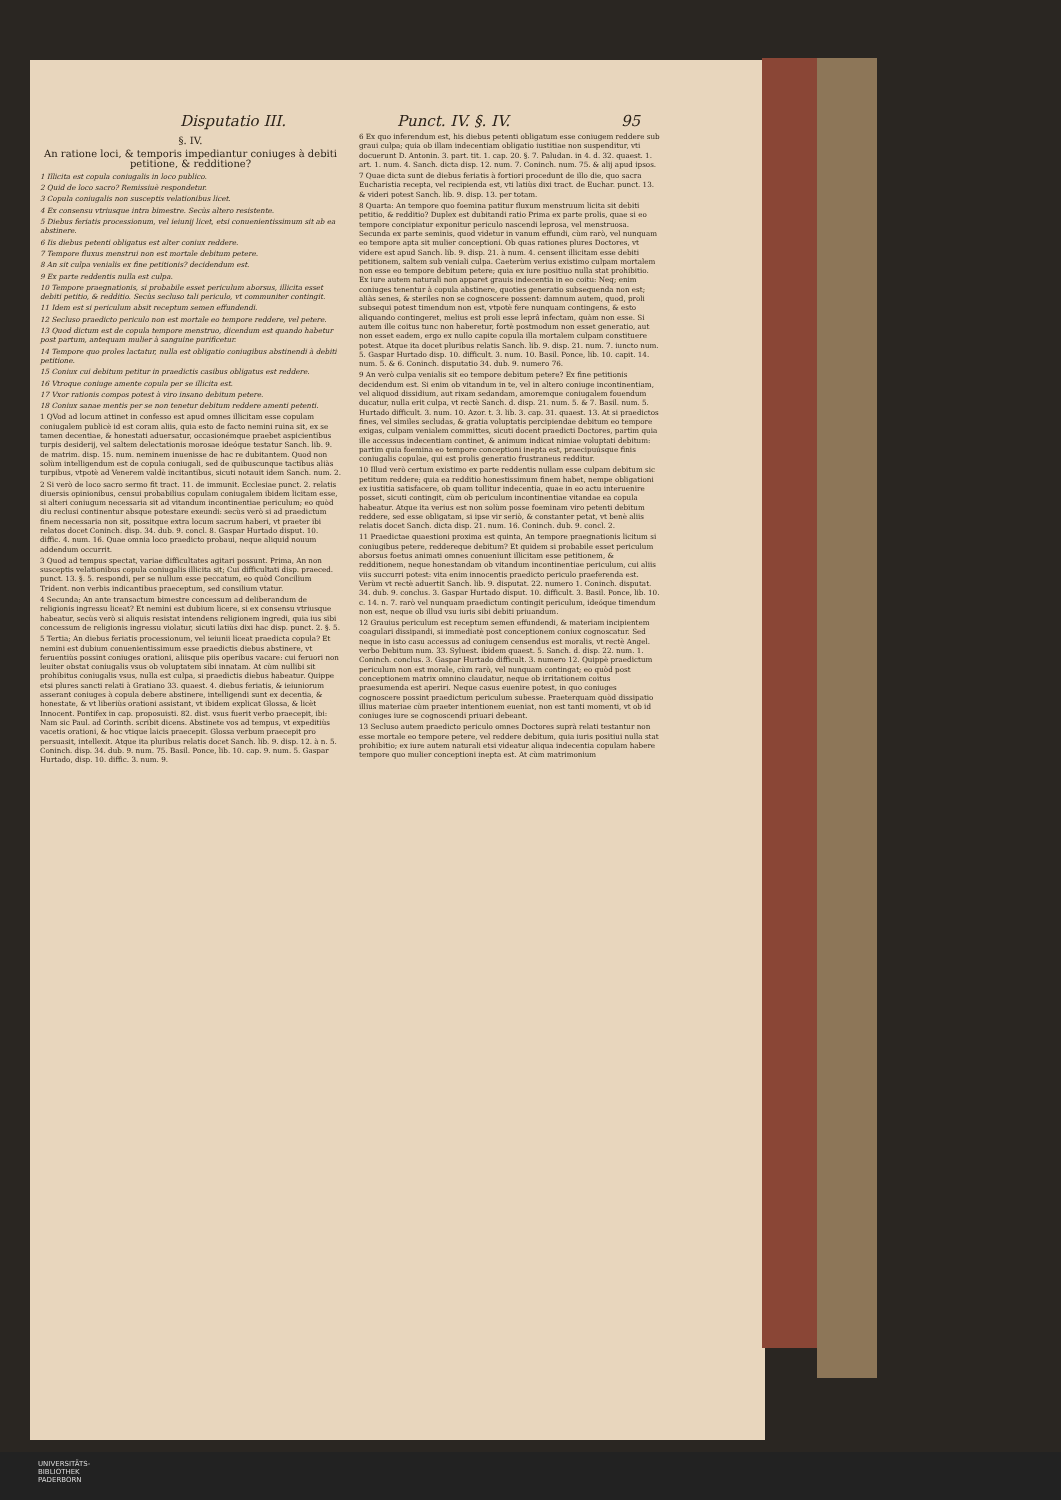Disputatio III. Punct. IV. §. IV. 95
§. IV.
An ratione loci, & temporis impediantur coniuges à debiti petitione, & redditione?
1 Illicita est copula coniugalis in loco publico.
2 Quid de loco sacro? Remissiuè respondetur.
3 Copula coniugalis non susceptis velationibus licet.
4 Ex consensu vtriusque intra bimestre. Secùs altero resistente.
5 Diebus feriatis processionum, vel ieiunij licet, etsi conuenientissimum sit ab ea abstinere.
6 Iis diebus petenti obligatus est alter coniux reddere.
7 Tempore fluxus menstrui non est mortale debitum petere.
8 An sit culpa venialis ex fine petitionis? decidendum est.
9 Ex parte reddentis nulla est culpa.
10 Tempore praegnationis, si probabile esset periculum aborsus, illicita esset debiti petitio, & redditio. Secùs secluso tali periculo, vt communiter contingit.
11 Idem est si periculum absit receptum semen effundendi.
12 Secluso praedicto periculo non est mortale eo tempore reddere, vel petere.
13 Quod dictum est de copula tempore menstruo, dicendum est quando habetur post partum, antequam mulier à sanguine purificetur.
14 Tempore quo proles lactatur, nulla est obligatio coniugibus abstinendi à debiti petitione.
15 Coniux cui debitum petitur in praedictis casibus obligatus est reddere.
16 Vtroque coniuge amente copula per se illicita est.
17 Vxor rationis compos potest à viro insano debitum petere.
18 Coniux sanae mentis per se non tenetur debitum reddere amenti petenti.
1 QVod ad locum attinet in confesso est apud omnes illicitam esse copulam coniugalem publicè id est coram aliis, quia esto de facto nemini ruina sit, ex se tamen decentiae, & honestati aduersatur, occasionémque praebet aspicientibus turpis desiderij, vel saltem delectationis morosae ideóque testatur Sanch. lib. 9. de matrim. disp. 15. num. neminem inuenisse de hac re dubitantem. Quod non solùm intelligendum est de copula coniugali, sed de quibuscunque tactibus aliàs turpibus, vtpotè ad Venerem valdè incitantibus, sicuti notauit idem Sanch. num. 2.
2 Si verò de loco sacro sermo fit tract. 11. de immunit. Ecclesiae punct. 2. relatis diuersis opinionibus, censui probabilius copulam coniugalem ibidem licitam esse, si alteri coniugum necessaria sit ad vitandum incontinentiae periculum; eo quòd diu reclusi continentur absque potestare exeundi: secùs verò si ad praedictum finem necessaria non sit, possitque extra locum sacrum haberi, vt praeter ibi relatos docet Coninch. disp. 34. dub. 9. concl. 8. Gaspar Hurtado disput. 10. diffic. 4. num. 16. Quae omnia loco praedicto probaui, neque aliquid nouum addendum occurrit.
3 Quod ad tempus spectat, variae difficultates agitari possunt. Prima, An non susceptis velationibus copula coniugalis illicita sit; Cui difficultati disp. praeced. punct. 13. §. 5. respondi, per se nullum esse peccatum, eo quòd Concilium Trident. non verbis indicantibus praeceptum, sed consilium vtatur.
4 Secunda; An ante transactum bimestre concessum ad deliberandum de religionis ingressu liceat? Et nemini est dubium licere, si ex consensu vtriusque habeatur, secùs verò si aliquis resistat intendens religionem ingredi, quia ius sibi concessum de religionis ingressu violatur, sicuti latiùs dixi hac disp. punct. 2. §. 5.
5 Tertia; An diebus feriatis processionum, vel ieiunii liceat praedicta copula? Et nemini est dubium conuenientissimum esse praedictis diebus abstinere, vt feruentiùs possint coniuges orationi, aliisque piis operibus vacare: cui feruori non leuiter obstat coniugalis vsus ob voluptatem sibi innatam. At cùm nullibi sit prohibitus coniugalis vsus, nulla est culpa, si praedictis diebus habeatur. Quippe etsi plures sancti relati à Gratiano 33. quaest. 4. diebus feriatis, & ieiuniorum asserant coniuges à copula debere abstinere, intelligendi sunt ex decentia, & honestate, & vt liberiùs orationi assistant, vt ibidem explicat Glossa, & licèt Innocent. Pontifex in cap. proposuisti. 82. dist. vsus fuerit verbo praecepit, ibi: Nam sic Paul. ad Corinth. scribit dicens. Abstinete vos ad tempus, vt expeditiùs vacetis orationi, & hoc vtique laicis praecepit. Glossa verbum praecepit pro persuasit, intellexit. Atque ita pluribus relatis docet Sanch. lib. 9. disp. 12. à n. 5. Coninch. disp. 34. dub. 9. num. 75. Basil. Ponce, lib. 10. cap. 9. num. 5. Gaspar Hurtado, disp. 10. diffic. 3. num. 9.
6 Ex quo inferendum est, his diebus petenti obligatum esse coniugem reddere sub graui culpa; quia ob illam indecentiam obligatio iustitiae non suspenditur, vti docuerunt D. Antonin. 3. part. tit. 1. cap. 20. §. 7. Paludan. in 4. d. 32. quaest. 1. art. 1. num. 4. Sanch. dicta disp. 12. num. 7. Coninch. num. 75. & alij apud ipsos.
7 Quae dicta sunt de diebus feriatis à fortiori procedunt de illo die, quo sacra Eucharistia recepta, vel recipienda est, vti latiùs dixi tract. de Euchar. punct. 13. & videri potest Sanch. lib. 9. disp. 13. per totam.
8 Quarta: An tempore quo foemina patitur fluxum menstruum licita sit debiti petitio, & redditio? Duplex est dubitandi ratio Prima ex parte prolis, quae si eo tempore concipiatur exponitur periculo nascendi leprosa, vel menstruosa. Secunda ex parte seminis, quod videtur in vanum effundi, cùm rarò, vel nunquam eo tempore apta sit mulier conceptioni. Ob quas rationes plures Doctores, vt videre est apud Sanch. lib. 9. disp. 21. à num. 4. censent illicitam esse debiti petitionem, saltem sub veniali culpa. Caeterùm verius existimo culpam mortalem non esse eo tempore debitum petere; quia ex iure positiuo nulla stat prohibitio. Ex iure autem naturali non apparet grauis indecentia in eo coitu: Neq; enim coniuges tenentur à copula abstinere, quoties generatio subsequenda non est; aliàs senes, & steriles non se cognoscere possent: damnum autem, quod, proli subsequi potest timendum non est, vtpotè fere nunquam contingens, & esto aliquando contingeret, melius est proli esse leprâ infectam, quàm non esse. Si autem ille coitus tunc non haberetur, fortè postmodum non esset generatio, aut non esset eadem, ergo ex nullo capite copula illa mortalem culpam constituere potest. Atque ita docet pluribus relatis Sanch. lib. 9. disp. 21. num. 7. iuncto num. 5. Gaspar Hurtado disp. 10. difficult. 3. num. 10. Basil. Ponce, lib. 10. capit. 14. num. 5. & 6. Coninch. disputatio 34. dub. 9. numero 76.
9 An verò culpa venialis sit eo tempore debitum petere? Ex fine petitionis decidendum est. Si enim ob vitandum in te, vel in altero coniuge incontinentiam, vel aliquod dissidium, aut rixam sedandam, amoremque coniugalem fouendum ducatur, nulla erit culpa, vt rectè Sanch. d. disp. 21. num. 5. & 7. Basil. num. 5. Hurtado difficult. 3. num. 10. Azor. t. 3. lib. 3. cap. 31. quaest. 13. At si praedictos fines, vel similes secludas, & gratia voluptatis percipiendae debitum eo tempore exigas, culpam venialem committes, sicuti docent praedicti Doctores, partim quia ille accessus indecentiam continet, & animum indicat nimiae voluptati debitum: partim quia foemina eo tempore conceptioni inepta est, praecipuúsque finis coniugalis copulae, qui est prolis generatio frustraneus redditur.
10 Illud verò certum existimo ex parte reddentis nullam esse culpam debitum sic petitum reddere; quia ea redditio honestissimum finem habet, nempe obligationi ex iustitia satisfacere, ob quam tollitur indecentia, quae in eo actu interuenire posset, sicuti contingit, cùm ob periculum incontinentiae vitandae ea copula habeatur. Atque ita verius est non solùm posse foeminam viro petenti debitum reddere, sed esse obligatam, si ipse vir seriò, & constanter petat, vt benè aliis relatis docet Sanch. dicta disp. 21. num. 16. Coninch. dub. 9. concl. 2.
11 Praedictae quaestioni proxima est quinta, An tempore praegnationis licitum si coniugibus petere, reddereque debitum? Et quidem si probabile esset periculum aborsus foetus animati omnes conueniunt illicitam esse petitionem, & redditionem, neque honestandam ob vitandum incontinentiae periculum, cui aliis viis succurri potest: vita enim innocentis praedicto periculo praeferenda est. Verùm vt rectè aduertit Sanch. lib. 9. disputat. 22. numero 1. Coninch. disputat. 34. dub. 9. conclus. 3. Gaspar Hurtado disput. 10. difficult. 3. Basil. Ponce, lib. 10. c. 14. n. 7. rarò vel nunquam praedictum contingit periculum, ideóque timendum non est, neque ob illud vsu iuris sibi debiti priuandum.
12 Grauius periculum est receptum semen effundendi, & materiam incipientem coagulari dissipandi, si immediatè post conceptionem coniux cognoscatur. Sed neque in isto casu accessus ad coniugem censendus est moralis, vt rectè Angel. verbo Debitum num. 33. Syluest. ibidem quaest. 5. Sanch. d. disp. 22. num. 1. Coninch. conclus. 3. Gaspar Hurtado difficult. 3. numero 12. Quippè praedictum periculum non est morale, cùm rarò, vel nunquam contingat; eo quòd post conceptionem matrix omnino claudatur, neque ob irritationem coitus praesumenda est aperiri. Neque casus euenire potest, in quo coniuges cognoscere possint praedictum periculum subesse. Praeterquam quòd dissipatio illius materiae cùm praeter intentionem eueniat, non est tanti momenti, vt ob id coniuges iure se cognoscendi priuari debeant.
13 Secluso autem praedicto periculo omnes Doctores suprà relati testantur non esse mortale eo tempore petere, vel reddere debitum, quia iuris positiui nulla stat prohibitio; ex iure autem naturali etsi videatur aliqua indecentia copulam habere tempore quo mulier conceptioni inepta est. At cùm matrimonium
UNIVERSITÄTS-
BIBLIOTHEK
PADERBORN